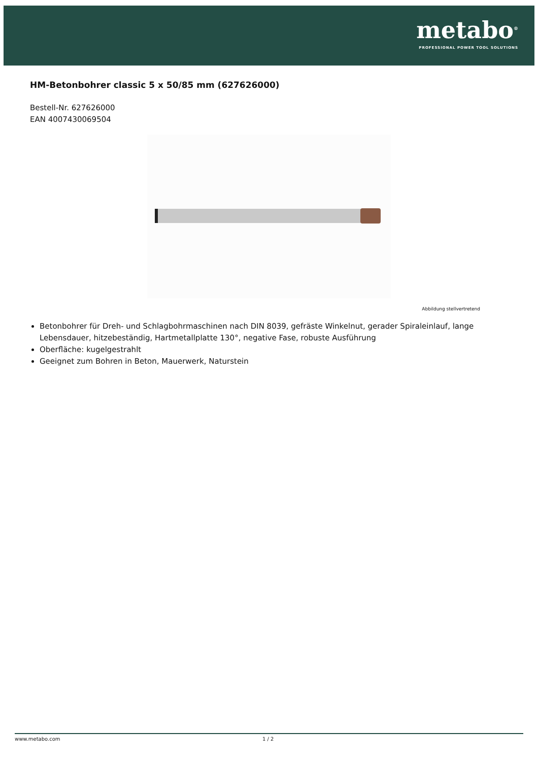metabo<sup>®</sup>
PROFESSIONAL POWER TOOL SOLUTIONS
HM-Betonbohrer classic 5 x 50/85 mm (627626000)
Bestell-Nr. 627626000
EAN 4007430069504
Abbildung stellvertretend
Betonbohrer für Dreh- und Schlagbohrmaschinen nach DIN 8039, gefräste Winkelnut, gerader Spiraleinlauf, lange Lebensdauer, hitzebeständig, Hartmetallplatte 130°, negative Fase, robuste Ausführung
Oberfläche: kugelgestrahlt
Geeignet zum Bohren in Beton, Mauerwerk, Naturstein
www.metabo.com 1 / 2